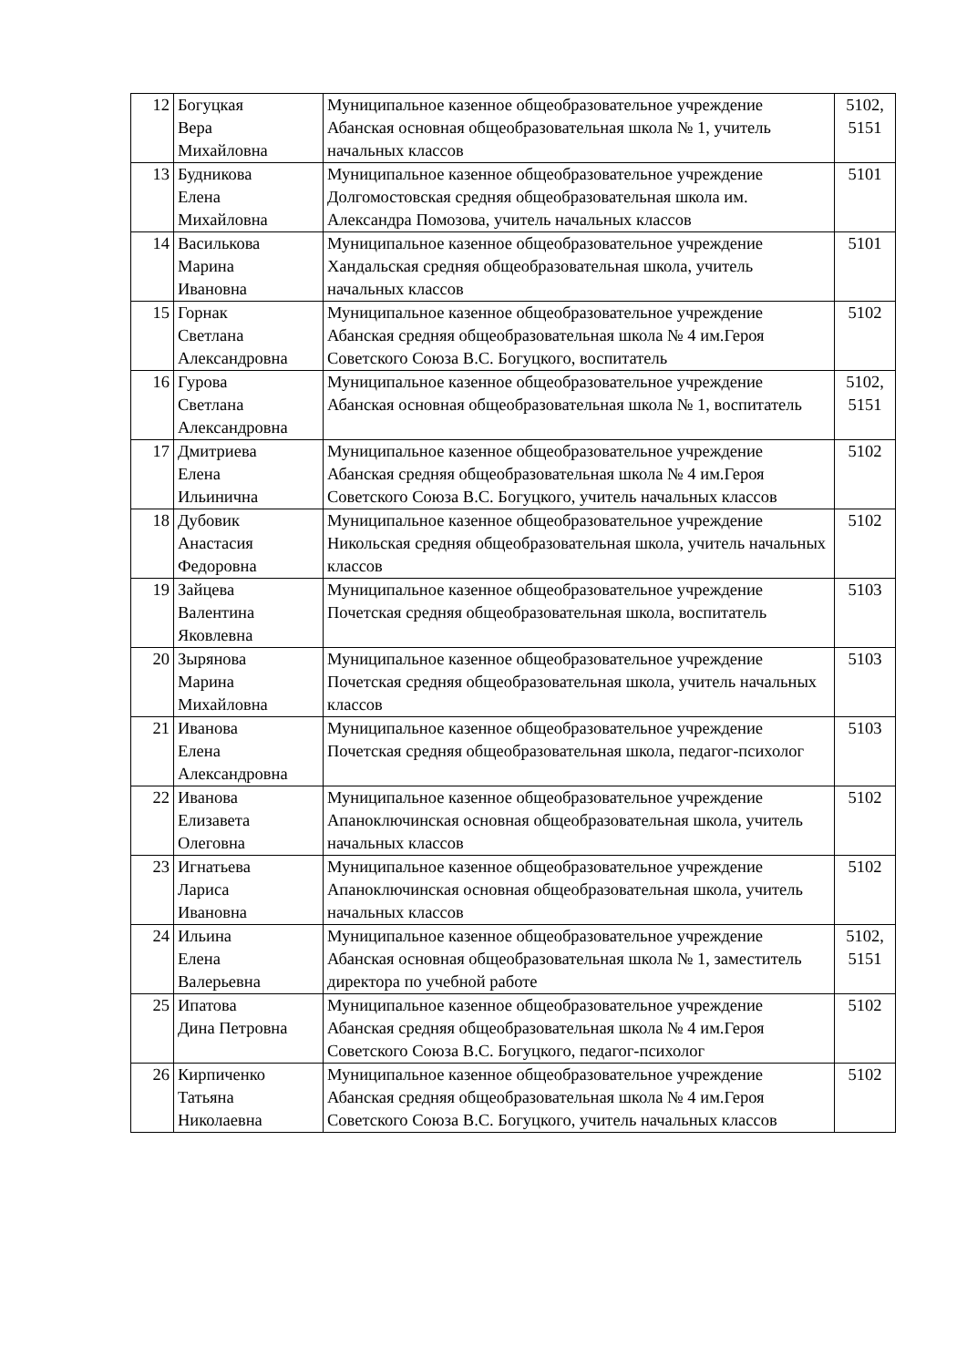| 12 | Богуцкая Вера Михайловна | Муниципальное казенное общеобразовательное учреждение Абанская основная общеобразовательная школа № 1, учитель начальных классов | 5102, 5151 |
| 13 | Будникова Елена Михайловна | Муниципальное казенное общеобразовательное учреждение Долгомостовская средняя общеобразовательная школа им. Александра Помозова, учитель начальных классов | 5101 |
| 14 | Василькова Марина Ивановна | Муниципальное казенное общеобразовательное учреждение Хандальская средняя общеобразовательная школа, учитель начальных классов | 5101 |
| 15 | Горнак Светлана Александровна | Муниципальное казенное общеобразовательное учреждение Абанская средняя общеобразовательная школа № 4 им.Героя Советского Союза В.С. Богуцкого, воспитатель | 5102 |
| 16 | Гурова Светлана Александровна | Муниципальное казенное общеобразовательное учреждение Абанская основная общеобразовательная школа № 1, воспитатель | 5102, 5151 |
| 17 | Дмитриева Елена Ильинична | Муниципальное казенное общеобразовательное учреждение Абанская средняя общеобразовательная школа № 4 им.Героя Советского Союза В.С. Богуцкого, учитель начальных классов | 5102 |
| 18 | Дубовик Анастасия Федоровна | Муниципальное казенное общеобразовательное учреждение Никольская средняя общеобразовательная школа, учитель начальных классов | 5102 |
| 19 | Зайцева Валентина Яковлевна | Муниципальное казенное общеобразовательное учреждение Почетская средняя общеобразовательная школа, воспитатель | 5103 |
| 20 | Зырянова Марина Михайловна | Муниципальное казенное общеобразовательное учреждение Почетская средняя общеобразовательная школа, учитель начальных классов | 5103 |
| 21 | Иванова Елена Александровна | Муниципальное казенное общеобразовательное учреждение Почетская средняя общеобразовательная школа, педагог-психолог | 5103 |
| 22 | Иванова Елизавета Олеговна | Муниципальное казенное общеобразовательное учреждение Апаноключинская основная общеобразовательная школа, учитель начальных классов | 5102 |
| 23 | Игнатьева Лариса Ивановна | Муниципальное казенное общеобразовательное учреждение Апаноключинская основная общеобразовательная школа, учитель начальных классов | 5102 |
| 24 | Ильина Елена Валерьевна | Муниципальное казенное общеобразовательное учреждение Абанская основная общеобразовательная школа № 1, заместитель директора по учебной работе | 5102, 5151 |
| 25 | Ипатова Дина Петровна | Муниципальное казенное общеобразовательное учреждение Абанская средняя общеобразовательная школа № 4 им.Героя Советского Союза В.С. Богуцкого, педагог-психолог | 5102 |
| 26 | Кирпиченко Татьяна Николаевна | Муниципальное казенное общеобразовательное учреждение Абанская средняя общеобразовательная школа № 4 им.Героя Советского Союза В.С. Богуцкого, учитель начальных классов | 5102 |